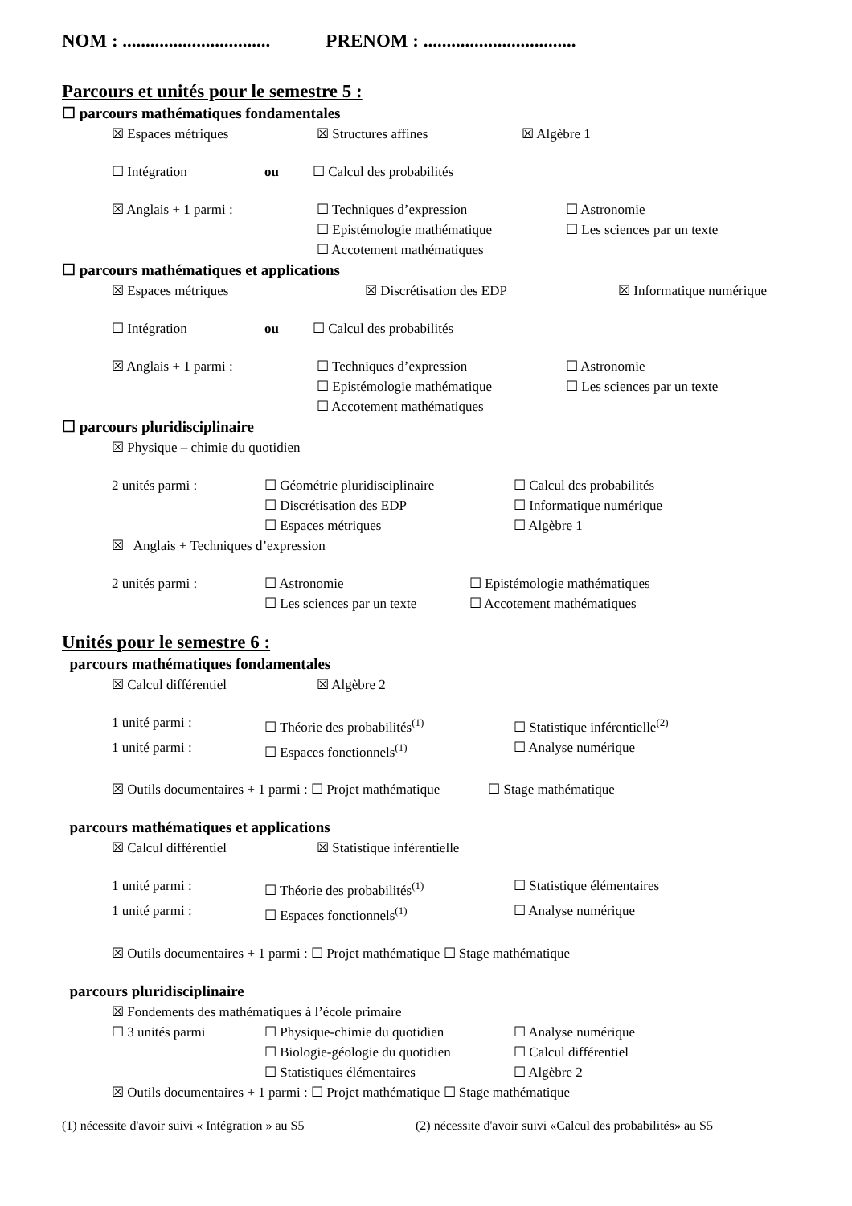NOM : ................................ PRENOM : .................................
Parcours et unités pour le semestre 5 :
☐ parcours mathématiques fondamentales
☒ Espaces métriques ☒ Structures affines ☒ Algèbre 1
☐ Intégration ou ☐ Calcul des probabilités
☒ Anglais + 1 parmi : ☐ Techniques d’expression ☐ Astronomie
☐ Epistémologie mathématique ☐ Les sciences par un texte
☐ Accotement mathématiques
☐ parcours mathématiques et applications
☒ Espaces métriques ☒ Discrétisation des EDP ☒ Informatique numérique
☐ Intégration ou ☐ Calcul des probabilités
☒ Anglais + 1 parmi : ☐ Techniques d’expression ☐ Astronomie
☐ Epistémologie mathématique ☐ Les sciences par un texte
☐ Accotement mathématiques
☐ parcours pluridisciplinaire
☒ Physique – chimie du quotidien
2 unités parmi : ☐ Géométrie pluridisciplinaire ☐ Calcul des probabilités
☐ Discrétisation des EDP ☐ Informatique numérique
☐ Espaces métriques ☐ Algèbre 1
☒ Anglais + Techniques d’expression
2 unités parmi : ☐ Astronomie ☐ Epistémologie mathématiques
☐ Les sciences par un texte ☐ Accotement mathématiques
Unités pour le semestre 6 :
parcours mathématiques fondamentales
☒ Calcul différentiel ☒ Algèbre 2
1 unité parmi : ☐ Théorie des probabilités<sup>(1)</sup> ☐ Statistique inférentielle<sup>(2)</sup>
1 unité parmi : ☐ Espaces fonctionnels<sup>(1)</sup> ☐ Analyse numérique
☒ Outils documentaires + 1 parmi : ☐ Projet mathématique ☐ Stage mathématique
parcours mathématiques et applications
☒ Calcul différentiel ☒ Statistique inférentielle
1 unité parmi : ☐ Théorie des probabilités<sup>(1)</sup> ☐ Statistique élémentaires
1 unité parmi : ☐ Espaces fonctionnels<sup>(1)</sup> ☐ Analyse numérique
☒ Outils documentaires + 1 parmi : ☐ Projet mathématique ☐ Stage mathématique
parcours pluridisciplinaire
☒ Fondements des mathématiques à l’école primaire
☐ 3 unités parmi ☐ Physique-chimie du quotidien ☐ Analyse numérique
☐ Biologie-géologie du quotidien ☐ Calcul différentiel
☐ Statistiques élémentaires ☐ Algèbre 2
☒ Outils documentaires + 1 parmi : ☐ Projet mathématique ☐ Stage mathématique
(1) nécessite d'avoir suivi « Intégration » au S5 (2) nécessite d'avoir suivi «Calcul des probabilités» au S5